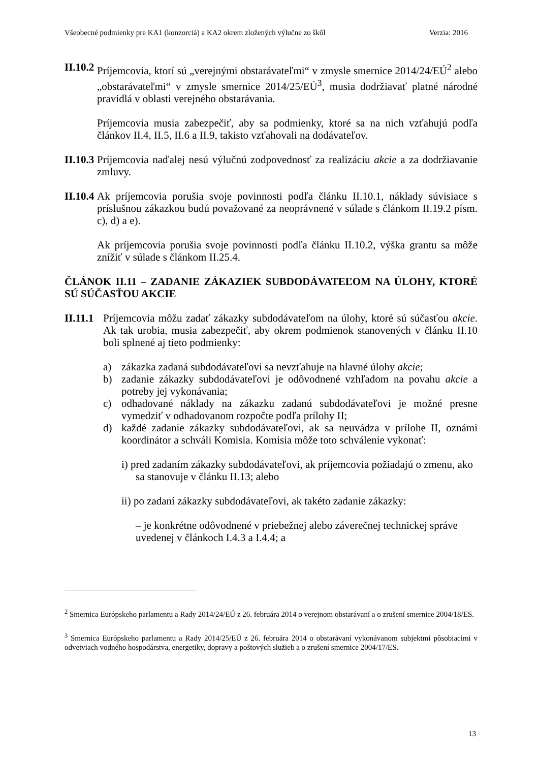Všeobecné podmienky pre KA1 (konzorciá) a KA2 okrem zložených výlučne zo škôl Verzia: 2016
II.10.2
Príjemcovia, ktorí sú „verejnými obstarávateľmi“ v zmysle smernice 2014/24/EÚ<sup>2</sup> alebo „obstarávateľmi“ v zmysle smernice 2014/25/EÚ<sup>3</sup>, musia dodržiavať platné národné pravidlá v oblasti verejného obstarávania.
Príjemcovia musia zabezpečiť, aby sa podmienky, ktoré sa na nich vzťahujú podľa článkov II.4, II.5, II.6 a II.9, takisto vzťahovali na dodávateľov.
II.10.3
Príjemcovia naďalej nesú výlučnú zodpovednosť za realizáciu akcie a za dodržiavanie zmluvy.
II.10.4
Ak príjemcovia porušia svoje povinnosti podľa článku II.10.1, náklady súvisiace s príslušnou zákazkou budú považované za neoprávnené v súlade s článkom II.19.2 písm. c), d) a e).
Ak príjemcovia porušia svoje povinnosti podľa článku II.10.2, výška grantu sa môže znížiť v súlade s článkom II.25.4.
ČLÁNOK II.11 – ZADANIE ZÁKAZIEK SUBDODÁVATEĽOM NA ÚLOHY, KTORÉ SÚ SÚČASŤOU AKCIE
II.11.1
Príjemcovia môžu zadať zákazky subdodávateľom na úlohy, ktoré sú súčasťou akcie. Ak tak urobia, musia zabezpečiť, aby okrem podmienok stanovených v článku II.10 boli splnené aj tieto podmienky:
a) zákazka zadaná subdodávateľovi sa nevzťahuje na hlavné úlohy akcie;
b) zadanie zákazky subdodávateľovi je odôvodnené vzhľadom na povahu akcie a potreby jej vykonávania;
c) odhadované náklady na zákazku zadanú subdodávateľovi je možné presne vymedziť v odhadovanom rozpočte podľa prílohy II;
d) každé zadanie zákazky subdodávateľovi, ak sa neuvádza v prílohe II, oznámi koordinátor a schváli Komisia. Komisia môže toto schválenie vykonať:
i) pred zadaním zákazky subdodávateľovi, ak príjemcovia požiadajú o zmenu, ako sa stanovuje v článku II.13; alebo
ii) po zadaní zákazky subdodávateľovi, ak takéto zadanie zákazky:
– je konkrétne odôvodnené v priebežnej alebo záverečnej technickej správe uvedenej v článkoch I.4.3 a I.4.4; a
<sup>2</sup> Smernica Európskeho parlamentu a Rady 2014/24/EÚ z 26. februára 2014 o verejnom obstarávaní a o zrušení smernice 2004/18/ES.
<sup>3</sup> Smernica Európskeho parlamentu a Rady 2014/25/EÚ z 26. februára 2014 o obstarávaní vykonávanom subjektmi pôsobiacimi v odvetviach vodného hospodárstva, energetiky, dopravy a poštových služieb a o zrušení smernice 2004/17/ES.
13